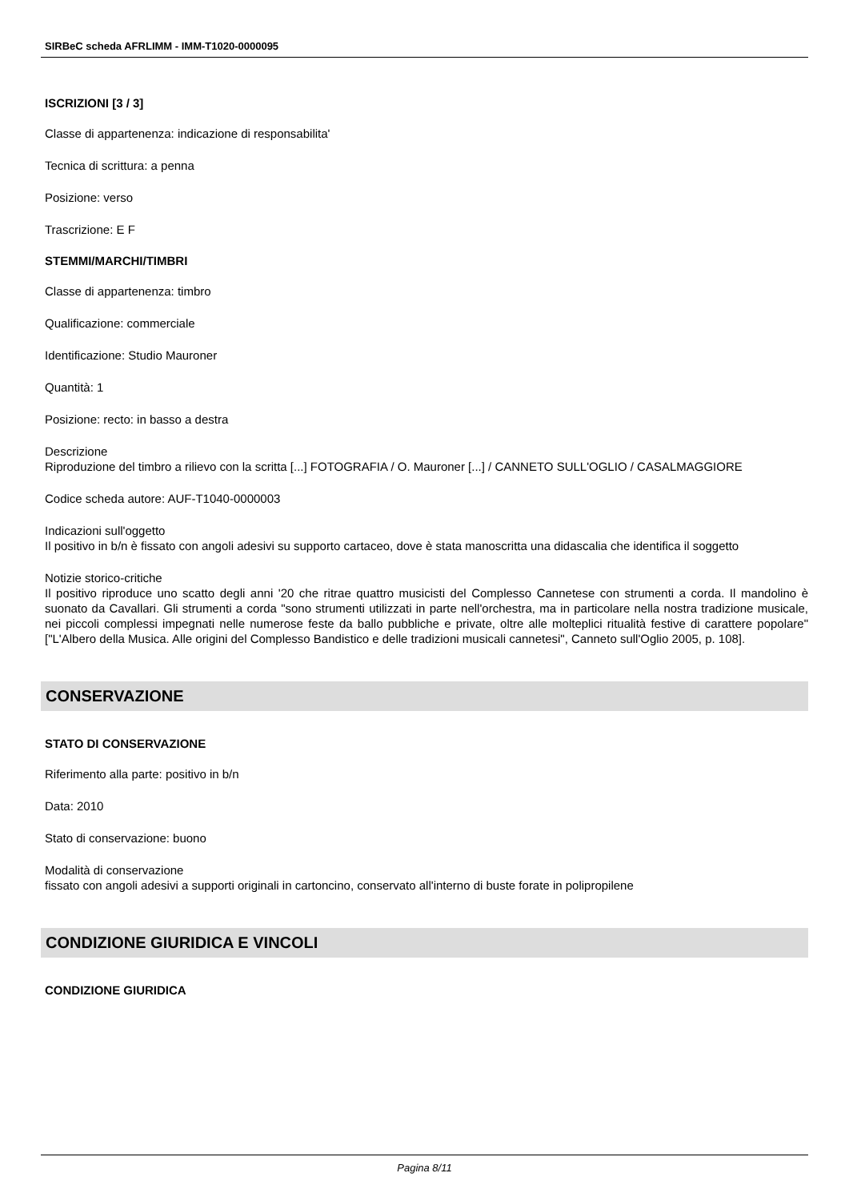SIRBeC scheda AFRLIMM - IMM-T1020-0000095
ISCRIZIONI [3 / 3]
Classe di appartenenza: indicazione di responsabilita'
Tecnica di scrittura: a penna
Posizione: verso
Trascrizione: E F
STEMMI/MARCHI/TIMBRI
Classe di appartenenza: timbro
Qualificazione: commerciale
Identificazione: Studio Mauroner
Quantità: 1
Posizione: recto: in basso a destra
Descrizione
Riproduzione del timbro a rilievo con la scritta [...] FOTOGRAFIA / O. Mauroner [...] / CANNETO SULL'OGLIO / CASALMAGGIORE
Codice scheda autore: AUF-T1040-0000003
Indicazioni sull'oggetto
Il positivo in b/n è fissato con angoli adesivi su supporto cartaceo, dove è stata manoscritta una didascalia che identifica il soggetto
Notizie storico-critiche
Il positivo riproduce uno scatto degli anni '20 che ritrae quattro musicisti del Complesso Cannetese con strumenti a corda. Il mandolino è suonato da Cavallari. Gli strumenti a corda "sono strumenti utilizzati in parte nell'orchestra, ma in particolare nella nostra tradizione musicale, nei piccoli complessi impegnati nelle numerose feste da ballo pubbliche e private, oltre alle molteplici ritualità festive di carattere popolare" ["L'Albero della Musica. Alle origini del Complesso Bandistico e delle tradizioni musicali cannetesi", Canneto sull'Oglio 2005, p. 108].
CONSERVAZIONE
STATO DI CONSERVAZIONE
Riferimento alla parte: positivo in b/n
Data: 2010
Stato di conservazione: buono
Modalità di conservazione
fissato con angoli adesivi a supporti originali in cartoncino, conservato all'interno di buste forate in polipropilene
CONDIZIONE GIURIDICA E VINCOLI
CONDIZIONE GIURIDICA
Pagina 8/11